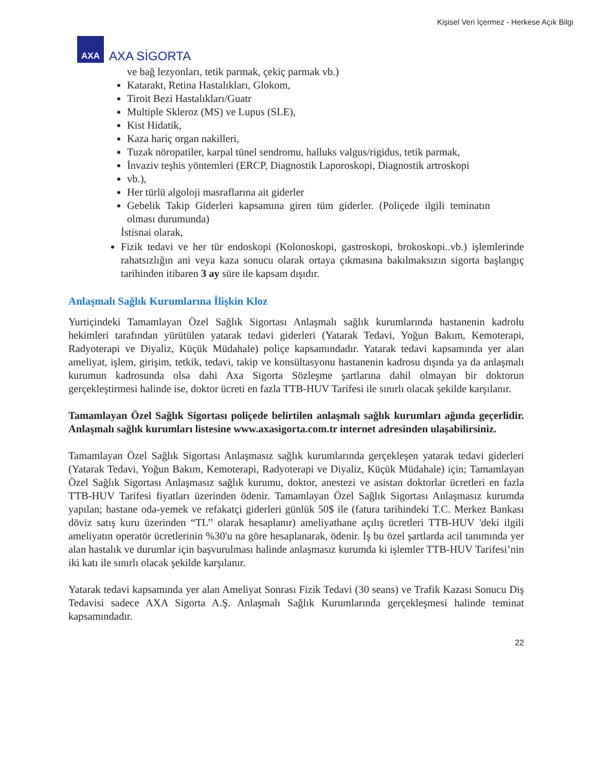Kişisel Veri İçermez - Herkese Açık Bilgi
AXA
AXA SİGORTA
ve bağ lezyonları, tetik parmak, çekiç parmak vb.)
Katarakt, Retina Hastalıkları, Glokom,
Tiroit Bezi Hastalıkları/Guatr
Multiple Skleroz (MS) ve Lupus (SLE),
Kist Hidatik,
Kaza hariç organ nakilleri,
Tuzak nöropatiler, karpal tünel sendromu, halluks valgus/rigidus, tetik parmak,
İnvaziv teşhis yöntemleri (ERCP, Diagnostik Laporoskopi, Diagnostik artroskopi
vb.),
Her türlü algoloji masraflarına ait giderler
Gebelik Takip Giderleri kapsamına giren tüm giderler. (Poliçede ilgili teminatın olması durumunda)
İstisnai olarak,
Fizik tedavi ve her tür endoskopi (Kolonoskopi, gastroskopi, brokoskopi..vb.) işlemlerinde rahatsızlığın ani veya kaza sonucu olarak ortaya çıkmasına bakılmaksızın sigorta başlangıç tarihinden itibaren 3 ay süre ile kapsam dışıdır.
Anlaşmalı Sağlık Kurumlarına İlişkin Kloz
Yurtiçindeki Tamamlayan Özel Sağlık Sigortası Anlaşmalı sağlık kurumlarında hastanenin kadrolu hekimleri tarafından yürütülen yatarak tedavi giderleri (Yatarak Tedavi, Yoğun Bakım, Kemoterapi, Radyoterapi ve Diyaliz, Küçük Müdahale) poliçe kapsamındadır. Yatarak tedavi kapsamında yer alan ameliyat, işlem, girişim, tetkik, tedavi, takip ve konsültasyonu hastanenin kadrosu dışında ya da anlaşmalı kurumun kadrosunda olsa dahi Axa Sigorta Sözleşme şartlarına dahil olmayan bir doktorun gerçekleştirmesi halinde ise, doktor ücreti en fazla TTB-HUV Tarifesi ile sınırlı olacak şekilde karşılanır.
Tamamlayan Özel Sağlık Sigortası poliçede belirtilen anlaşmalı sağlık kurumları ağında geçerlidir. Anlaşmalı sağlık kurumları listesine www.axasigorta.com.tr internet adresinden ulaşabilirsiniz.
Tamamlayan Özel Sağlık Sigortası Anlaşmasız sağlık kurumlarında gerçekleşen yatarak tedavi giderleri (Yatarak Tedavi, Yoğun Bakım, Kemoterapi, Radyoterapi ve Diyaliz, Küçük Müdahale) için; Tamamlayan Özel Sağlık Sigortası Anlaşmasız sağlık kurumu, doktor, anestezi ve asistan doktorlar ücretleri en fazla TTB-HUV Tarifesi fiyatları üzerinden ödenir. Tamamlayan Özel Sağlık Sigortası Anlaşmasız kurumda yapılan; hastane oda-yemek ve refakatçi giderleri günlük 50$ ile (fatura tarihindeki T.C. Merkez Bankası döviz satış kuru üzerinden “TL’’ olarak hesaplanır) ameliyathane açılış ücretleri TTB-HUV 'deki ilgili ameliyatın operatör ücretlerinin %30'u na göre hesaplanarak, ödenir. İş bu özel şartlarda acil tanımında yer alan hastalık ve durumlar için başvurulması halinde anlaşmasız kurumda ki işlemler TTB-HUV Tarifesi’nin iki katı ile sınırlı olacak şekilde karşılanır.
Yatarak tedavi kapsamında yer alan Ameliyat Sonrası Fizik Tedavi (30 seans) ve Trafik Kazası Sonucu Diş Tedavisi sadece AXA Sigorta A.Ş. Anlaşmalı Sağlık Kurumlarında gerçekleşmesi halinde teminat kapsamındadır.
22